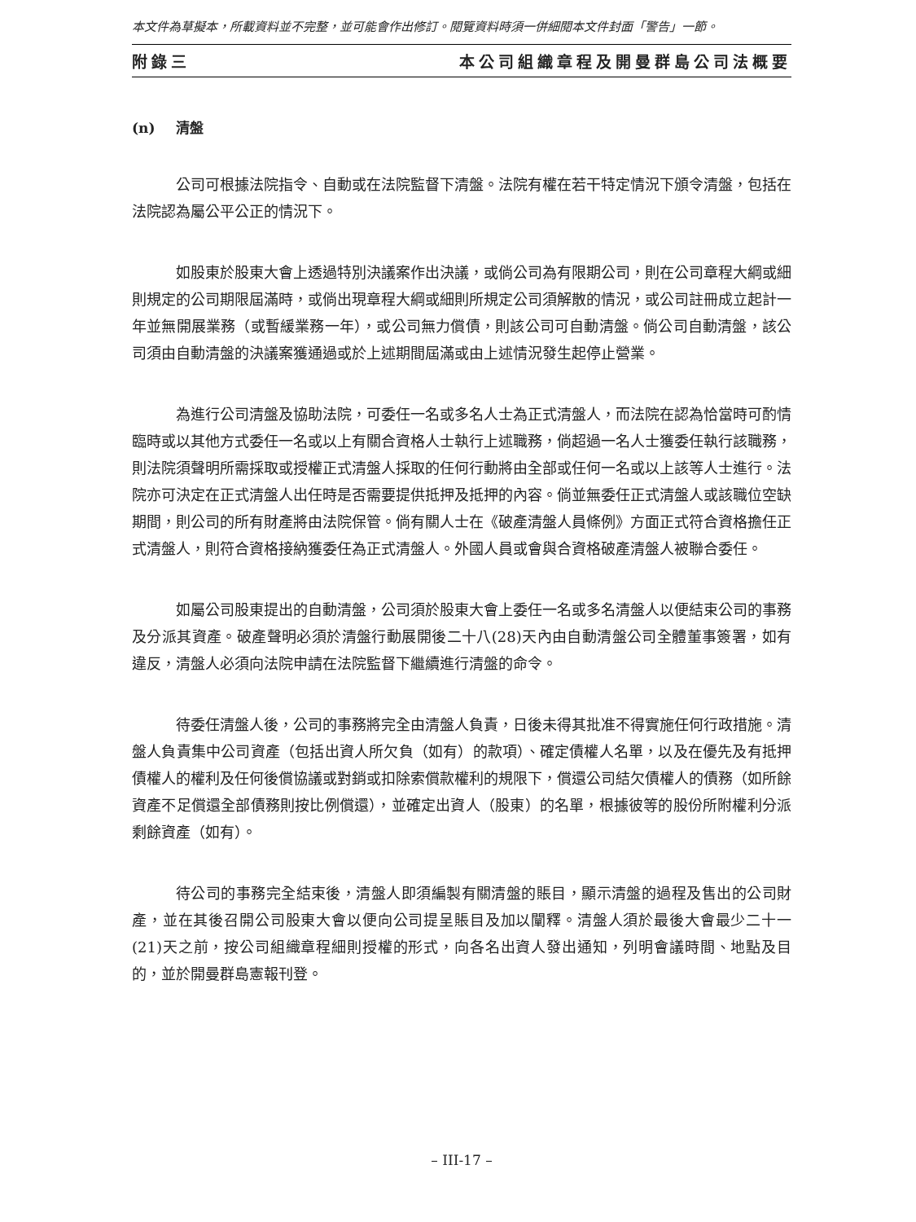本文件為草擬本，所載資料並不完整，並可能會作出修訂。閱覽資料時須一併細閱本文件封面「警告」一節。
附錄三 本公司組織章程及開曼群島公司法概要
(n) 清盤
公司可根據法院指令、自動或在法院監督下清盤。法院有權在若干特定情況下頒令清盤，包括在法院認為屬公平公正的情況下。
如股東於股東大會上透過特別決議案作出決議，或倘公司為有限期公司，則在公司章程大綱或細則規定的公司期限屆滿時，或倘出現章程大綱或細則所規定公司須解散的情況，或公司註冊成立起計一年並無開展業務（或暫緩業務一年），或公司無力償債，則該公司可自動清盤。倘公司自動清盤，該公司須由自動清盤的決議案獲通過或於上述期間屆滿或由上述情況發生起停止營業。
為進行公司清盤及協助法院，可委任一名或多名人士為正式清盤人，而法院在認為恰當時可酌情臨時或以其他方式委任一名或以上有關合資格人士執行上述職務，倘超過一名人士獲委任執行該職務，則法院須聲明所需採取或授權正式清盤人採取的任何行動將由全部或任何一名或以上該等人士進行。法院亦可決定在正式清盤人出任時是否需要提供抵押及抵押的內容。倘並無委任正式清盤人或該職位空缺期間，則公司的所有財產將由法院保管。倘有關人士在《破產清盤人員條例》方面正式符合資格擔任正式清盤人，則符合資格接納獲委任為正式清盤人。外國人員或會與合資格破產清盤人被聯合委任。
如屬公司股東提出的自動清盤，公司須於股東大會上委任一名或多名清盤人以便結束公司的事務及分派其資產。破產聲明必須於清盤行動展開後二十八(28)天內由自動清盤公司全體董事簽署，如有違反，清盤人必須向法院申請在法院監督下繼續進行清盤的命令。
待委任清盤人後，公司的事務將完全由清盤人負責，日後未得其批准不得實施任何行政措施。清盤人負責集中公司資產（包括出資人所欠負（如有）的款項）、確定債權人名單，以及在優先及有抵押債權人的權利及任何後償協議或對銷或扣除索償款權利的規限下，償還公司結欠債權人的債務（如所餘資產不足償還全部債務則按比例償還），並確定出資人（股東）的名單，根據彼等的股份所附權利分派剩餘資產（如有）。
待公司的事務完全結束後，清盤人即須編製有關清盤的賬目，顯示清盤的過程及售出的公司財產，並在其後召開公司股東大會以便向公司提呈賬目及加以闡釋。清盤人須於最後大會最少二十一(21)天之前，按公司組織章程細則授權的形式，向各名出資人發出通知，列明會議時間、地點及目的，並於開曼群島憲報刊登。
– III-17 –